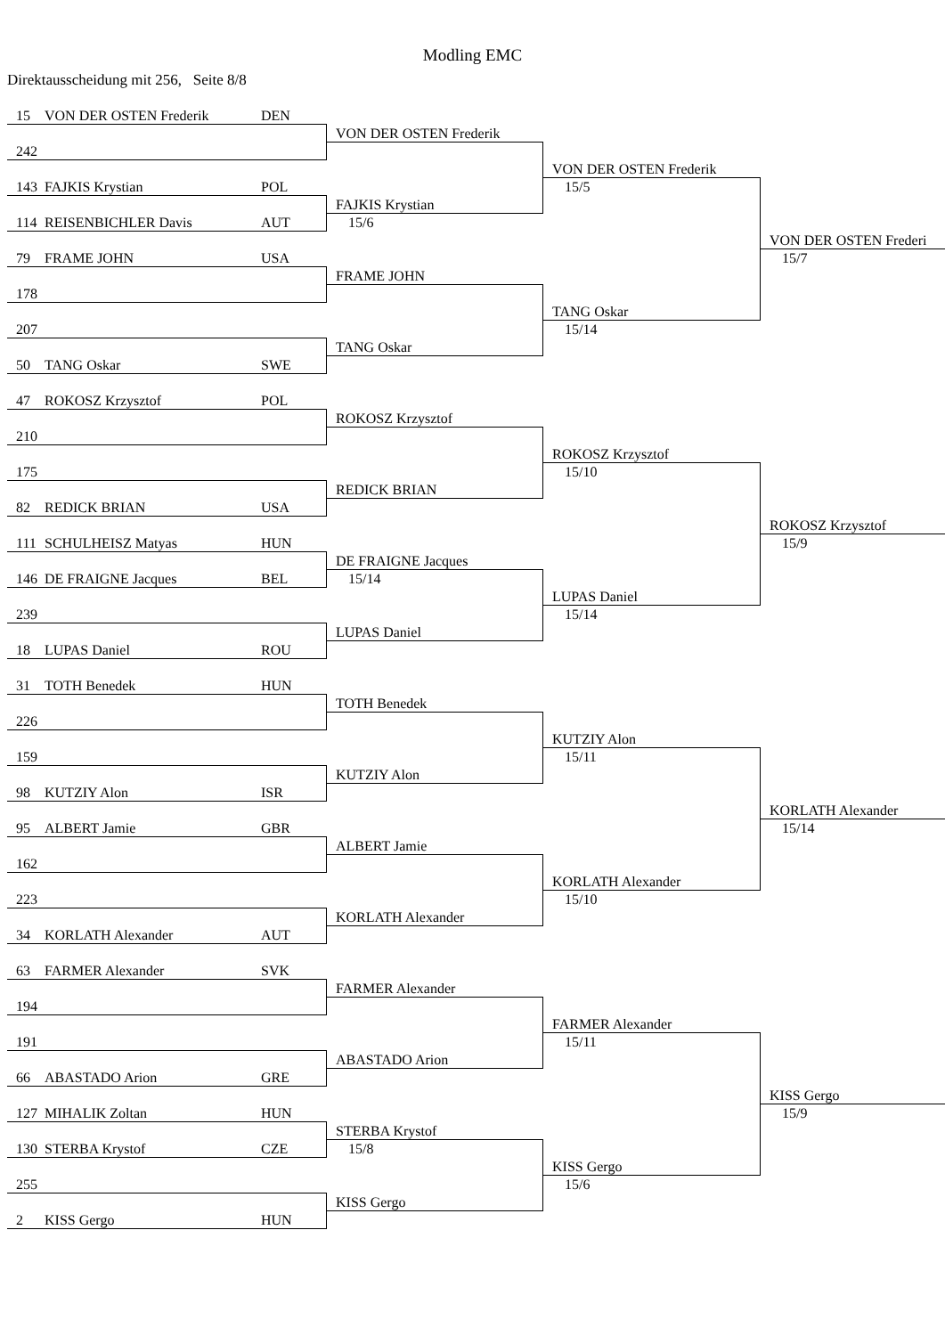Modling EMC
Direktausscheidung mit 256, Seite 8/8
15 VON DER OSTEN Frederik DEN
242
143 FAJKIS Krystian POL
114 REISENBICHLER Davis AUT
79 FRAME JOHN USA
178
207
50 TANG Oskar SWE
47 ROKOSZ Krzysztof POL
210
175
82 REDICK BRIAN USA
111 SCHULHEISZ Matyas HUN
146 DE FRAIGNE Jacques BEL
239
18 LUPAS Daniel ROU
31 TOTH Benedek HUN
226
159
98 KUTZIY Alon ISR
95 ALBERT Jamie GBR
162
223
34 KORLATH Alexander AUT
63 FARMER Alexander SVK
194
191
66 ABASTADO Arion GRE
127 MIHALIK Zoltan HUN
130 STERBA Krystof CZE
255
2 KISS Gergo HUN
VON DER OSTEN Frederik
FAJKIS Krystian
15/6
FRAME JOHN
TANG Oskar
ROKOSZ Krzysztof
REDICK BRIAN
DE FRAIGNE Jacques
15/14
LUPAS Daniel
TOTH Benedek
KUTZIY Alon
ALBERT Jamie
KORLATH Alexander
FARMER Alexander
ABASTADO Arion
STERBA Krystof
15/8
KISS Gergo
VON DER OSTEN Frederik
15/5
TANG Oskar
15/14
ROKOSZ Krzysztof
15/10
LUPAS Daniel
15/14
KUTZIY Alon
15/11
KORLATH Alexander
15/10
FARMER Alexander
15/11
KISS Gergo
15/6
VON DER OSTEN Frederi
15/7
ROKOSZ Krzysztof
15/9
KORLATH Alexander
15/14
KISS Gergo
15/9